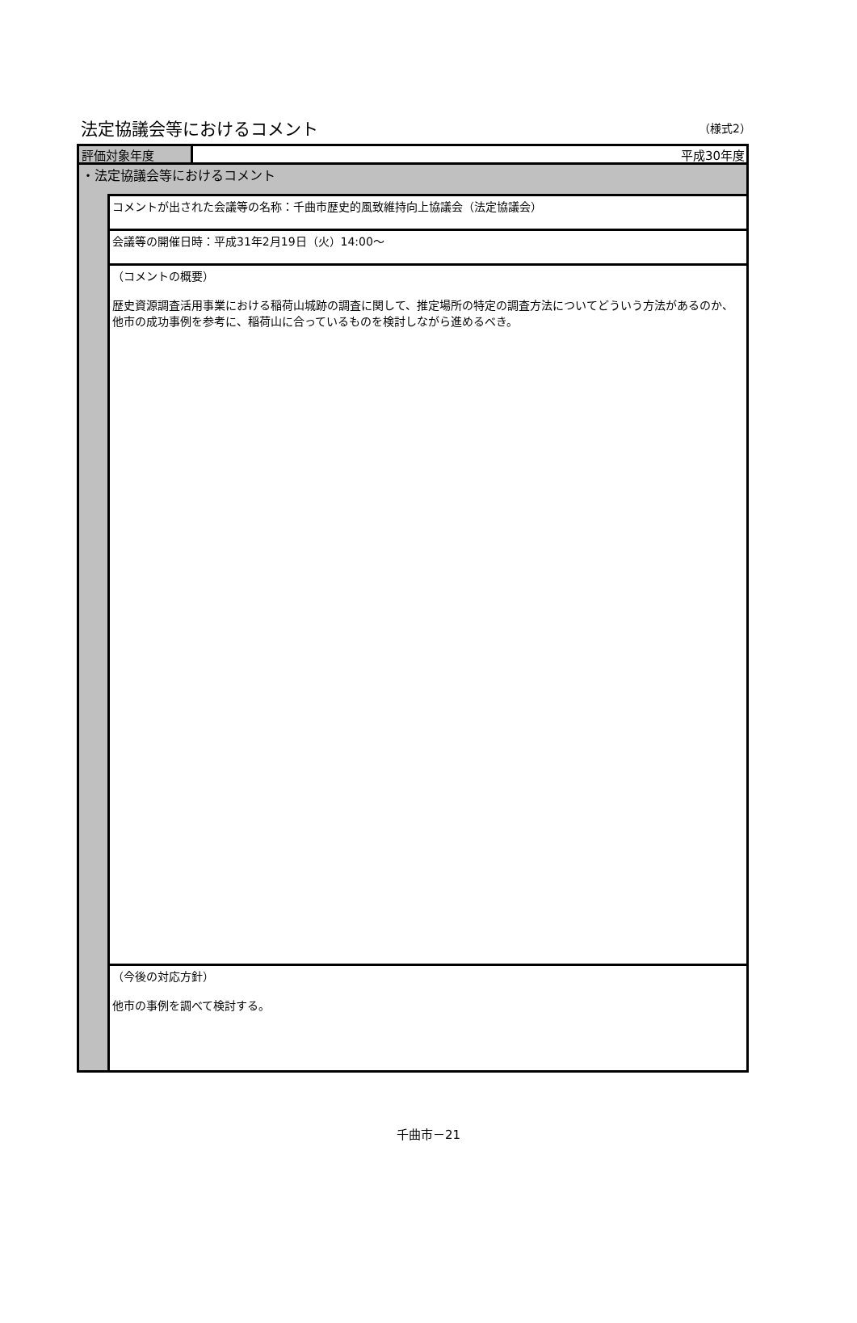法定協議会等におけるコメント
（様式2）
評価対象年度 平成30年度
・法定協議会等におけるコメント
コメントが出された会議等の名称：千曲市歴史的風致維持向上協議会（法定協議会）
会議等の開催日時：平成31年2月19日（火）14:00～
（コメントの概要）
歴史資源調査活用事業における稲荷山城跡の調査に関して、推定場所の特定の調査方法についてどういう方法があるのか、他市の成功事例を参考に、稲荷山に合っているものを検討しながら進めるべき。
（今後の対応方針）
他市の事例を調べて検討する。
千曲市－21